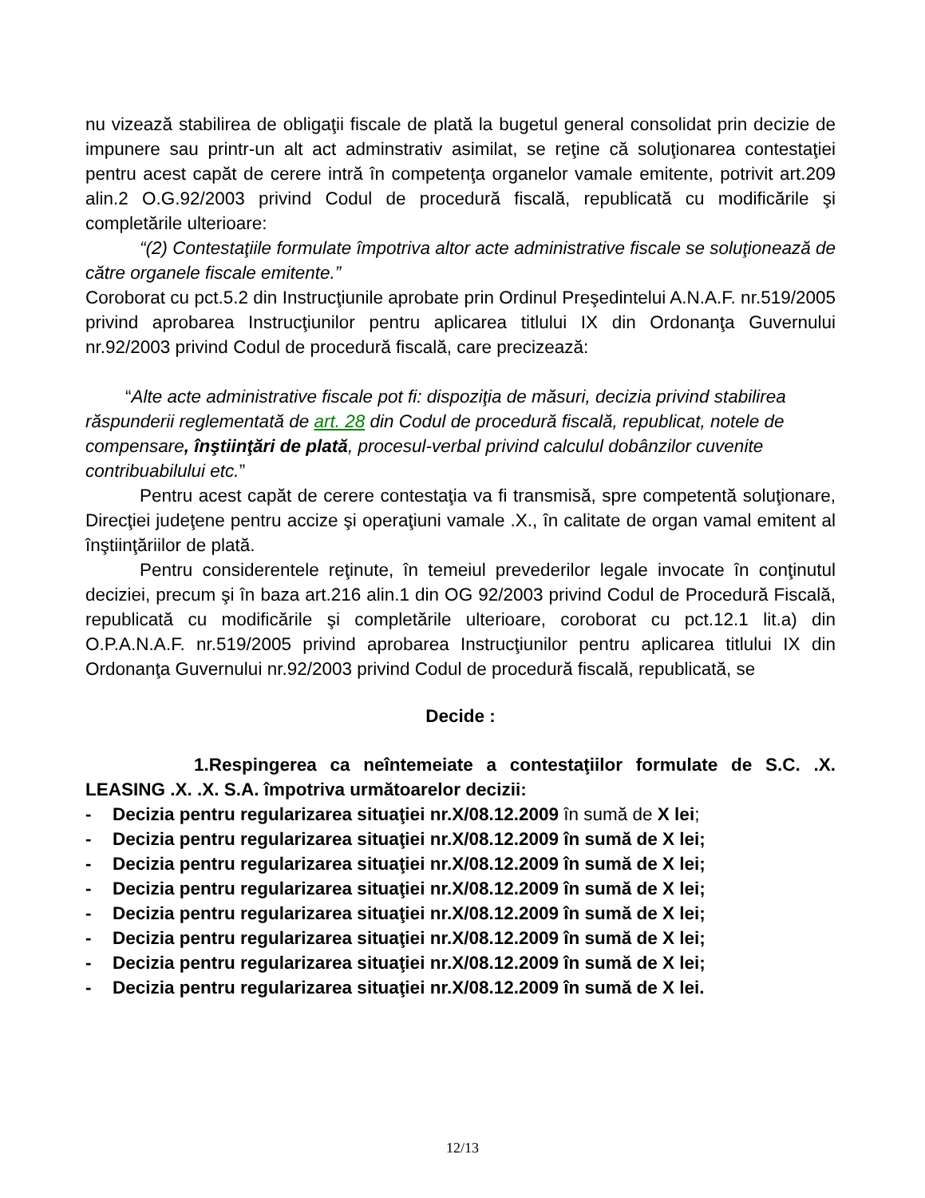nu vizează stabilirea de obligaţii fiscale de plată la bugetul general consolidat prin decizie de impunere sau printr-un alt act adminstrativ asimilat, se reţine că soluţionarea contestaţiei pentru acest capăt de cerere intră în competenţa organelor vamale emitente, potrivit art.209 alin.2 O.G.92/2003 privind Codul de procedură fiscală, republicată cu modificările şi completările ulterioare:
“(2) Contestaţiile formulate împotriva altor acte administrative fiscale se soluţionează de către organele fiscale emitente.”
Coroborat cu pct.5.2 din Instrucţiunile aprobate prin Ordinul Preşedintelui A.N.A.F. nr.519/2005 privind aprobarea Instrucţiunilor pentru aplicarea titlului IX din Ordonanţa Guvernului nr.92/2003 privind Codul de procedură fiscală, care precizează:
“Alte acte administrative fiscale pot fi: dispoziţia de măsuri, decizia privind stabilirea răspunderii reglementată de art. 28 din Codul de procedură fiscală, republicat, notele de compensare, înştiinţări de plată, procesul-verbal privind calculul dobânzilor cuvenite contribuabilului etc.”
Pentru acest capăt de cerere contestaţia va fi transmisă, spre competentă soluţionare, Direcţiei judeţene pentru accize şi operaţiuni vamale .X., în calitate de organ vamal emitent al înştiinţăriilor de plată.
Pentru considerentele reţinute, în temeiul prevederilor legale invocate în conţinutul deciziei, precum şi în baza art.216 alin.1 din OG 92/2003 privind Codul de Procedură Fiscală, republicată cu modificările şi completările ulterioare, coroborat cu pct.12.1 lit.a) din O.P.A.N.A.F. nr.519/2005 privind aprobarea Instrucţiunilor pentru aplicarea titlului IX din Ordonanţa Guvernului nr.92/2003 privind Codul de procedură fiscală, republicată, se
Decide :
1.Respingerea ca neîntemeiate a contestaţiilor formulate de S.C. .X. LEASING .X. .X. S.A. împotriva următoarelor decizii:
- Decizia pentru regularizarea situaţiei nr.X/08.12.2009 în sumă de X lei;
- Decizia pentru regularizarea situaţiei nr.X/08.12.2009 în sumă de X lei;
- Decizia pentru regularizarea situaţiei nr.X/08.12.2009 în sumă de X lei;
- Decizia pentru regularizarea situaţiei nr.X/08.12.2009 în sumă de X lei;
- Decizia pentru regularizarea situaţiei nr.X/08.12.2009 în sumă de X lei;
- Decizia pentru regularizarea situaţiei nr.X/08.12.2009 în sumă de X lei;
- Decizia pentru regularizarea situaţiei nr.X/08.12.2009 în sumă de X lei;
- Decizia pentru regularizarea situaţiei nr.X/08.12.2009 în sumă de X lei.
12/13